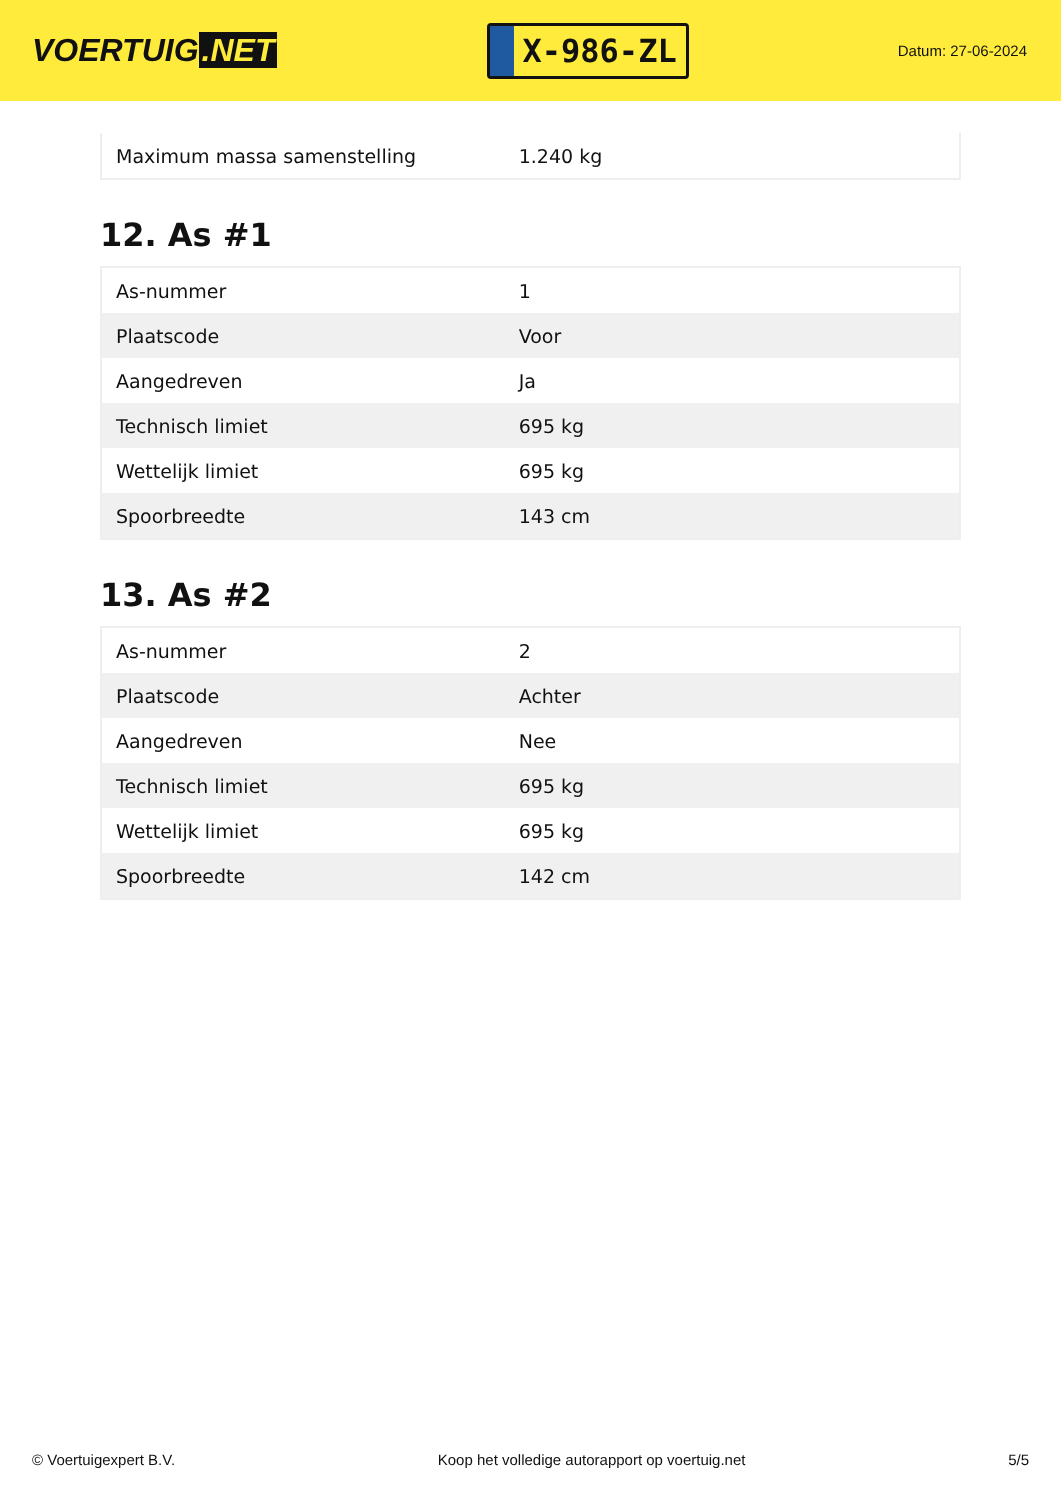VOERTUIG.NET
X-986-ZL
Datum: 27-06-2024
| Maximum massa samenstelling | 1.240 kg |
12. As #1
| As-nummer | 1 |
| Plaatscode | Voor |
| Aangedreven | Ja |
| Technisch limiet | 695 kg |
| Wettelijk limiet | 695 kg |
| Spoorbreedte | 143 cm |
13. As #2
| As-nummer | 2 |
| Plaatscode | Achter |
| Aangedreven | Nee |
| Technisch limiet | 695 kg |
| Wettelijk limiet | 695 kg |
| Spoorbreedte | 142 cm |
© Voertuigexpert B.V. Koop het volledige autorapport op voertuig.net 5/5